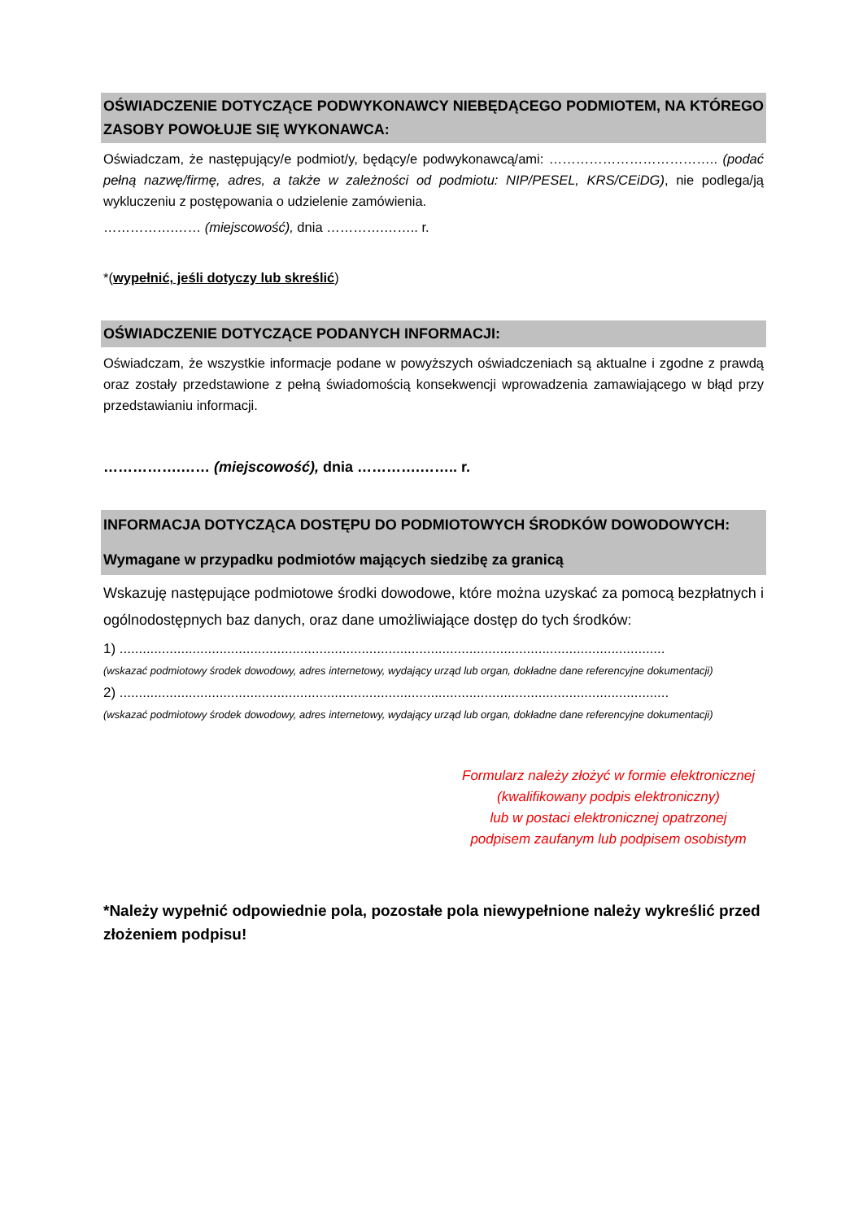OŚWIADCZENIE DOTYCZĄCE PODWYKONAWCY NIEBĘDĄCEGO PODMIOTEM, NA KTÓREGO ZASOBY POWOŁUJE SIĘ WYKONAWCA:
Oświadczam, że następujący/e podmiot/y, będący/e podwykonawcą/ami: ……………………………….. (podać pełną nazwę/firmę, adres, a także w zależności od podmiotu: NIP/PESEL, KRS/CEiDG), nie podlega/ją wykluczeniu z postępowania o udzielenie zamówienia.
…………….…… (miejscowość), dnia ………….…….. r.
*(wypełnić, jeśli dotyczy lub skreślić)
OŚWIADCZENIE DOTYCZĄCE PODANYCH INFORMACJI:
Oświadczam, że wszystkie informacje podane w powyższych oświadczeniach są aktualne i zgodne z prawdą oraz zostały przedstawione z pełną świadomością konsekwencji wprowadzenia zamawiającego w błąd przy przedstawianiu informacji.
…………….…… (miejscowość), dnia ………….…….. r.
INFORMACJA DOTYCZĄCA DOSTĘPU DO PODMIOTOWYCH ŚRODKÓW DOWODOWYCH:
Wymagane w przypadku podmiotów mających siedzibę za granicą
Wskazuję następujące podmiotowe środki dowodowe, które można uzyskać za pomocą bezpłatnych i ogólnodostępnych baz danych, oraz dane umożliwiające dostęp do tych środków:
1) ..............................................................................................................................................
(wskazać podmiotowy środek dowodowy, adres internetowy, wydający urząd lub organ, dokładne dane referencyjne dokumentacji)
2) ...............................................................................................................................................
(wskazać podmiotowy środek dowodowy, adres internetowy, wydający urząd lub organ, dokładne dane referencyjne dokumentacji)
Formularz należy złożyć w formie elektronicznej
(kwalifikowany podpis elektroniczny)
lub w postaci elektronicznej opatrzonej
podpisem zaufanym lub podpisem osobistym
*Należy wypełnić odpowiednie pola, pozostałe pola niewypełnione należy wykreślić przed złożeniem podpisu!